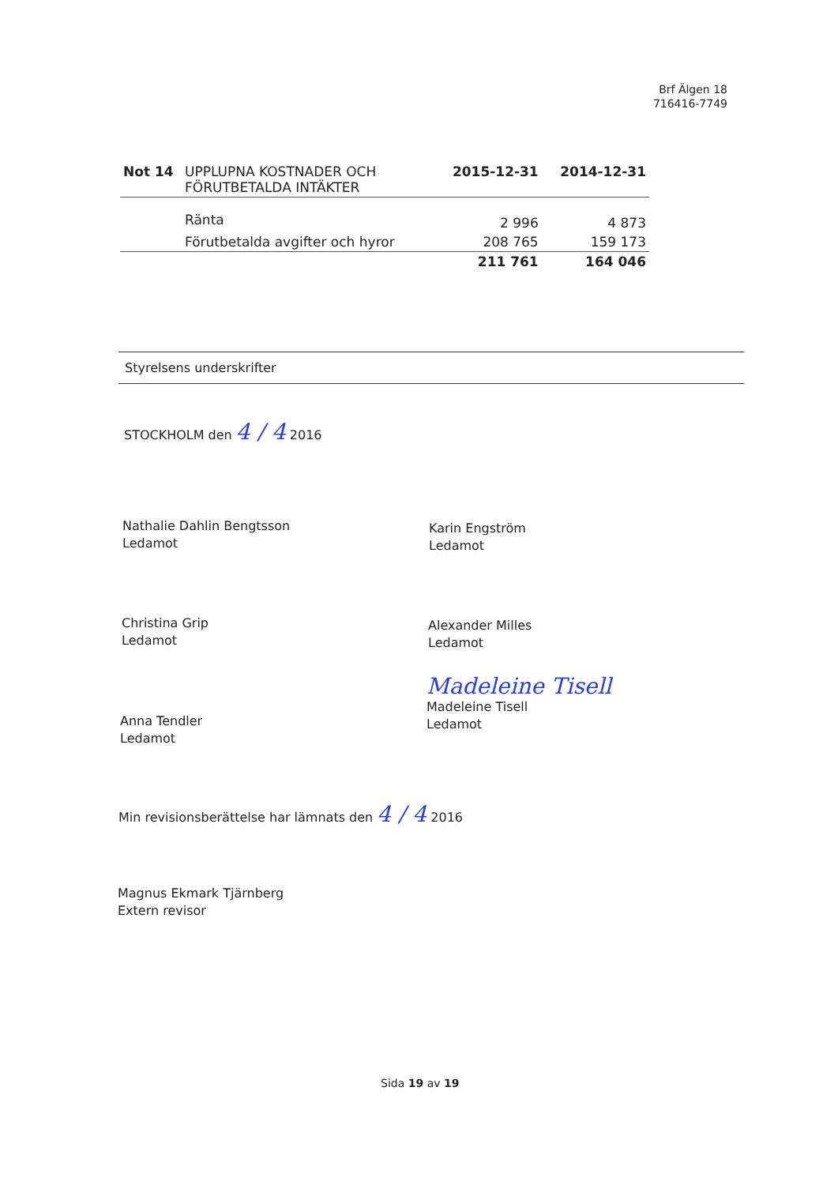Brf Älgen 18
716416-7749
| Not 14 | UPPLUPNA KOSTNADER OCH FÖRUTBETALDA INTÄKTER | 2015-12-31 | 2014-12-31 |
| --- | --- | --- | --- |
| | Ränta | 2 996 | 4 873 |
| | Förutbetalda avgifter och hyror | 208 765 | 159 173 |
| | | 211 761 | 164 046 |
Styrelsens underskrifter
STOCKHOLM den 4 / 4 2016
Nathalie Dahlin Bengtsson
Ledamot
Karin Engström
Ledamot
Christina Grip
Ledamot
Alexander Milles
Ledamot
Anna Tendler
Ledamot
Madeleine Tisell
Madeleine Tisell
Ledamot
Min revisionsberättelse har lämnats den 4 / 4 2016
Magnus Ekmark Tjärnberg
Extern revisor
Sida 19 av 19